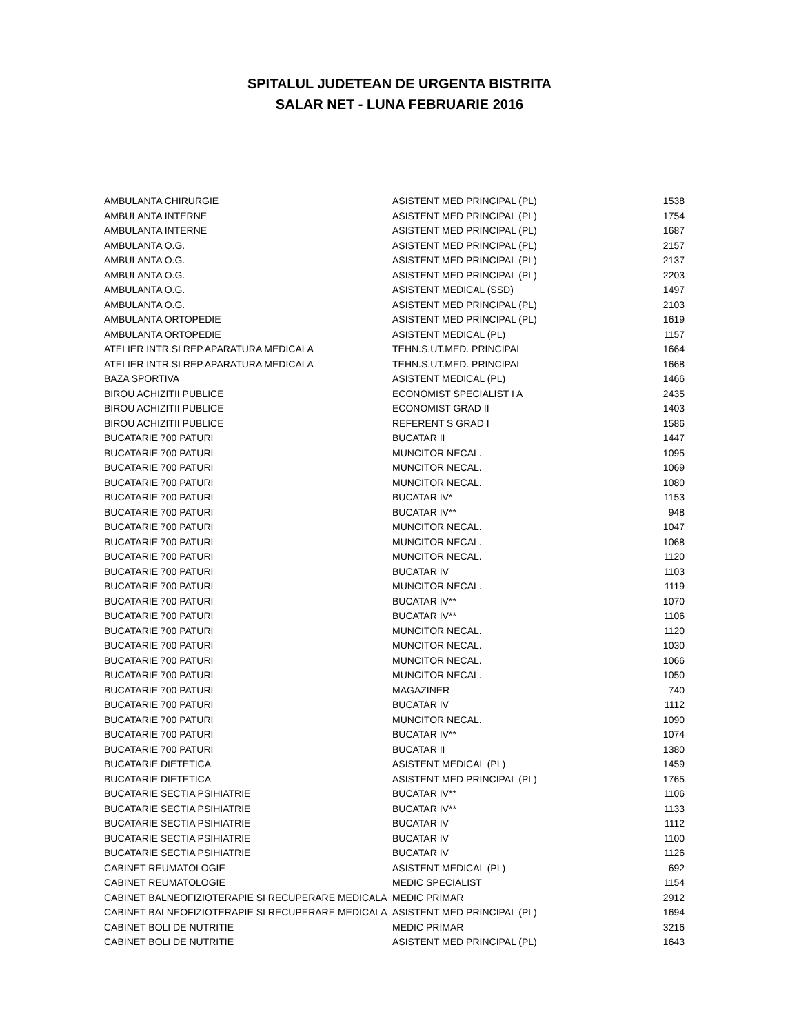SPITALUL JUDETEAN DE URGENTA BISTRITA
SALAR NET - LUNA FEBRUARIE 2016
| AMBULANTA CHIRURGIE | ASISTENT MED PRINCIPAL (PL) | 1538 |
| AMBULANTA INTERNE | ASISTENT MED PRINCIPAL (PL) | 1754 |
| AMBULANTA INTERNE | ASISTENT MED PRINCIPAL (PL) | 1687 |
| AMBULANTA O.G. | ASISTENT MED PRINCIPAL (PL) | 2157 |
| AMBULANTA O.G. | ASISTENT MED PRINCIPAL (PL) | 2137 |
| AMBULANTA O.G. | ASISTENT MED PRINCIPAL (PL) | 2203 |
| AMBULANTA O.G. | ASISTENT MEDICAL (SSD) | 1497 |
| AMBULANTA O.G. | ASISTENT MED PRINCIPAL (PL) | 2103 |
| AMBULANTA ORTOPEDIE | ASISTENT MED PRINCIPAL (PL) | 1619 |
| AMBULANTA ORTOPEDIE | ASISTENT MEDICAL (PL) | 1157 |
| ATELIER INTR.SI REP.APARATURA MEDICALA | TEHN.S.UT.MED. PRINCIPAL | 1664 |
| ATELIER INTR.SI REP.APARATURA MEDICALA | TEHN.S.UT.MED. PRINCIPAL | 1668 |
| BAZA SPORTIVA | ASISTENT MEDICAL (PL) | 1466 |
| BIROU ACHIZITII PUBLICE | ECONOMIST SPECIALIST I A | 2435 |
| BIROU ACHIZITII PUBLICE | ECONOMIST GRAD II | 1403 |
| BIROU ACHIZITII PUBLICE | REFERENT S GRAD I | 1586 |
| BUCATARIE 700 PATURI | BUCATAR II | 1447 |
| BUCATARIE 700 PATURI | MUNCITOR NECAL. | 1095 |
| BUCATARIE 700 PATURI | MUNCITOR NECAL. | 1069 |
| BUCATARIE 700 PATURI | MUNCITOR NECAL. | 1080 |
| BUCATARIE 700 PATURI | BUCATAR IV* | 1153 |
| BUCATARIE 700 PATURI | BUCATAR IV** | 948 |
| BUCATARIE 700 PATURI | MUNCITOR NECAL. | 1047 |
| BUCATARIE 700 PATURI | MUNCITOR NECAL. | 1068 |
| BUCATARIE 700 PATURI | MUNCITOR NECAL. | 1120 |
| BUCATARIE 700 PATURI | BUCATAR IV | 1103 |
| BUCATARIE 700 PATURI | MUNCITOR NECAL. | 1119 |
| BUCATARIE 700 PATURI | BUCATAR IV** | 1070 |
| BUCATARIE 700 PATURI | BUCATAR IV** | 1106 |
| BUCATARIE 700 PATURI | MUNCITOR NECAL. | 1120 |
| BUCATARIE 700 PATURI | MUNCITOR NECAL. | 1030 |
| BUCATARIE 700 PATURI | MUNCITOR NECAL. | 1066 |
| BUCATARIE 700 PATURI | MUNCITOR NECAL. | 1050 |
| BUCATARIE 700 PATURI | MAGAZINER | 740 |
| BUCATARIE 700 PATURI | BUCATAR IV | 1112 |
| BUCATARIE 700 PATURI | MUNCITOR NECAL. | 1090 |
| BUCATARIE 700 PATURI | BUCATAR IV** | 1074 |
| BUCATARIE 700 PATURI | BUCATAR II | 1380 |
| BUCATARIE DIETETICA | ASISTENT MEDICAL (PL) | 1459 |
| BUCATARIE DIETETICA | ASISTENT MED PRINCIPAL (PL) | 1765 |
| BUCATARIE SECTIA PSIHIATRIE | BUCATAR IV** | 1106 |
| BUCATARIE SECTIA PSIHIATRIE | BUCATAR IV** | 1133 |
| BUCATARIE SECTIA PSIHIATRIE | BUCATAR IV | 1112 |
| BUCATARIE SECTIA PSIHIATRIE | BUCATAR IV | 1100 |
| BUCATARIE SECTIA PSIHIATRIE | BUCATAR IV | 1126 |
| CABINET REUMATOLOGIE | ASISTENT MEDICAL (PL) | 692 |
| CABINET REUMATOLOGIE | MEDIC SPECIALIST | 1154 |
| CABINET BALNEOFIZIOTERAPIE SI RECUPERARE MEDICALA | MEDIC PRIMAR | 2912 |
| CABINET BALNEOFIZIOTERAPIE SI RECUPERARE MEDICALA | ASISTENT MED PRINCIPAL (PL) | 1694 |
| CABINET BOLI DE NUTRITIE | MEDIC PRIMAR | 3216 |
| CABINET BOLI DE NUTRITIE | ASISTENT MED PRINCIPAL (PL) | 1643 |